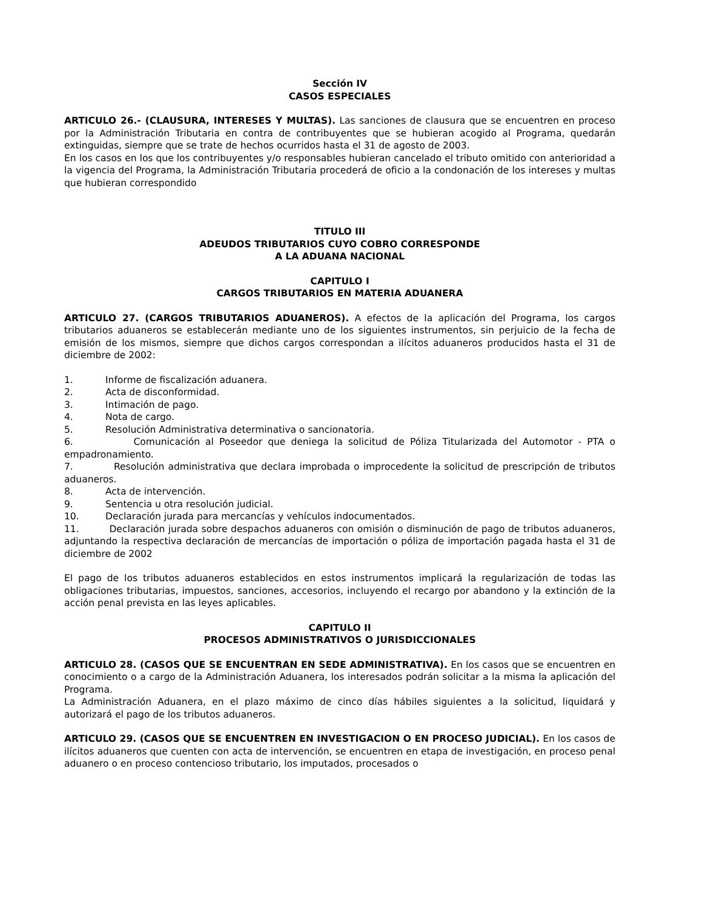Sección IV
CASOS ESPECIALES
ARTICULO 26.- (CLAUSURA, INTERESES Y MULTAS). Las sanciones de clausura que se encuentren en proceso por la Administración Tributaria en contra de contribuyentes que se hubieran acogido al Programa, quedarán extinguidas, siempre que se trate de hechos ocurridos hasta el 31 de agosto de 2003.
En los casos en los que los contribuyentes y/o responsables hubieran cancelado el tributo omitido con anterioridad a la vigencia del Programa, la Administración Tributaria procederá de oficio a la condonación de los intereses y multas que hubieran correspondido
TITULO III
ADEUDOS TRIBUTARIOS CUYO COBRO CORRESPONDE
A LA ADUANA NACIONAL
CAPITULO I
CARGOS TRIBUTARIOS EN MATERIA ADUANERA
ARTICULO 27. (CARGOS TRIBUTARIOS ADUANEROS). A efectos de la aplicación del Programa, los cargos tributarios aduaneros se establecerán mediante uno de los siguientes instrumentos, sin perjuicio de la fecha de emisión de los mismos, siempre que dichos cargos correspondan a ilícitos aduaneros producidos hasta el 31 de diciembre de 2002:
1. Informe de fiscalización aduanera.
2. Acta de disconformidad.
3. Intimación de pago.
4. Nota de cargo.
5. Resolución Administrativa determinativa o sancionatoria.
6. Comunicación al Poseedor que deniega la solicitud de Póliza Titularizada del Automotor - PTA o empadronamiento.
7. Resolución administrativa que declara improbada o improcedente la solicitud de prescripción de tributos aduaneros.
8. Acta de intervención.
9. Sentencia u otra resolución judicial.
10. Declaración jurada para mercancías y vehículos indocumentados.
11. Declaración jurada sobre despachos aduaneros con omisión o disminución de pago de tributos aduaneros, adjuntando la respectiva declaración de mercancías de importación o póliza de importación pagada hasta el 31 de diciembre de 2002
El pago de los tributos aduaneros establecidos en estos instrumentos implicará la regularización de todas las obligaciones tributarias, impuestos, sanciones, accesorios, incluyendo el recargo por abandono y la extinción de la acción penal prevista en las leyes aplicables.
CAPITULO II
PROCESOS ADMINISTRATIVOS O JURISDICCIONALES
ARTICULO 28. (CASOS QUE SE ENCUENTRAN EN SEDE ADMINISTRATIVA). En los casos que se encuentren en conocimiento o a cargo de la Administración Aduanera, los interesados podrán solicitar a la misma la aplicación del Programa.
La Administración Aduanera, en el plazo máximo de cinco días hábiles siguientes a la solicitud, liquidará y autorizará el pago de los tributos aduaneros.
ARTICULO 29. (CASOS QUE SE ENCUENTREN EN INVESTIGACION O EN PROCESO JUDICIAL). En los casos de ilícitos aduaneros que cuenten con acta de intervención, se encuentren en etapa de investigación, en proceso penal aduanero o en proceso contencioso tributario, los imputados, procesados o